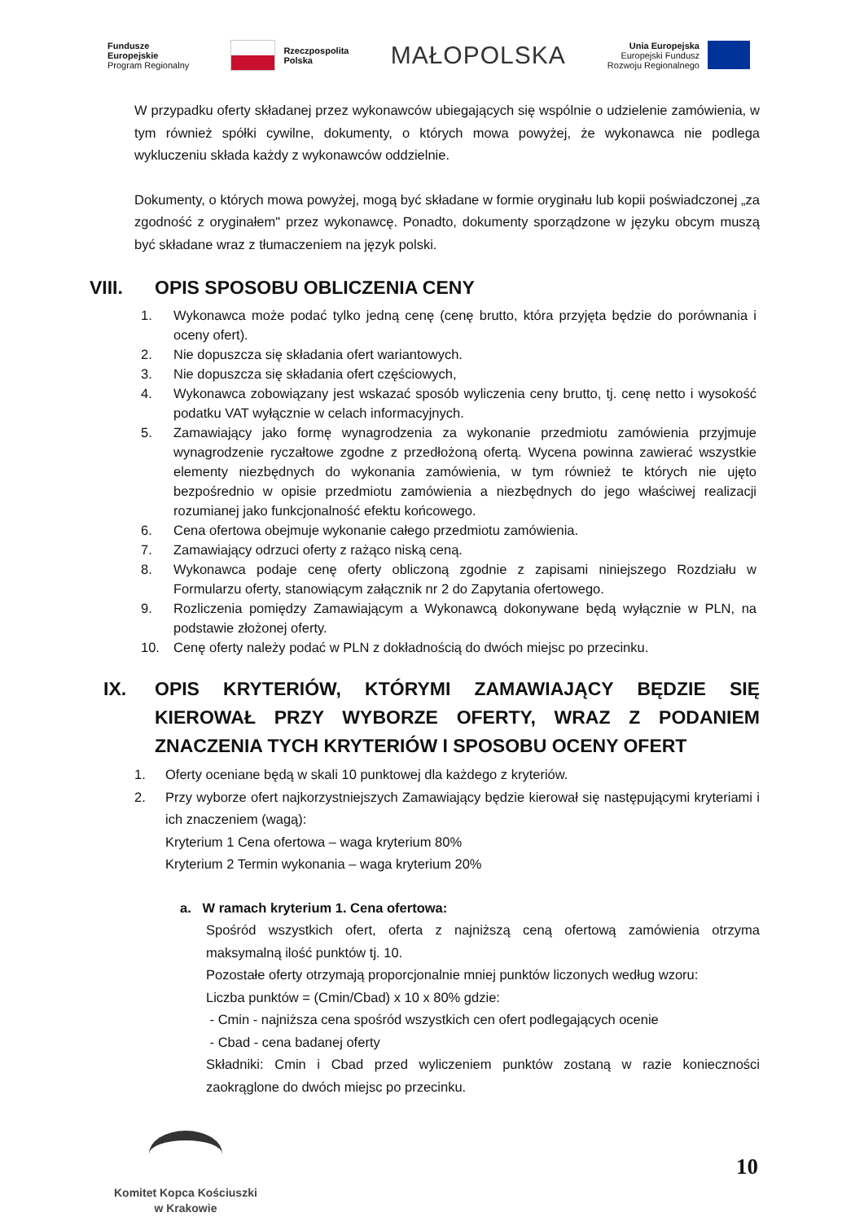Fundusze
Europejskie
Program Regionalny
Rzeczpospolita
Polska
MAŁOPOLSKA
Unia Europejska
Europejski Fundusz
Rozwoju Regionalnego
W przypadku oferty składanej przez wykonawców ubiegających się wspólnie o udzielenie zamówienia, w tym również spółki cywilne, dokumenty, o których mowa powyżej, że wykonawca nie podlega wykluczeniu składa każdy z wykonawców oddzielnie.
Dokumenty, o których mowa powyżej, mogą być składane w formie oryginału lub kopii poświadczonej „za zgodność z oryginałem" przez wykonawcę. Ponadto, dokumenty sporządzone w języku obcym muszą być składane wraz z tłumaczeniem na język polski.
VIII. OPIS SPOSOBU OBLICZENIA CENY
1. Wykonawca może podać tylko jedną cenę (cenę brutto, która przyjęta będzie do porównania i oceny ofert).
2. Nie dopuszcza się składania ofert wariantowych.
3. Nie dopuszcza się składania ofert częściowych,
4. Wykonawca zobowiązany jest wskazać sposób wyliczenia ceny brutto, tj. cenę netto i wysokość podatku VAT wyłącznie w celach informacyjnych.
5. Zamawiający jako formę wynagrodzenia za wykonanie przedmiotu zamówienia przyjmuje wynagrodzenie ryczałtowe zgodne z przedłożoną ofertą. Wycena powinna zawierać wszystkie elementy niezbędnych do wykonania zamówienia, w tym również te których nie ujęto bezpośrednio w opisie przedmiotu zamówienia a niezbędnych do jego właściwej realizacji rozumianej jako funkcjonalność efektu końcowego.
6. Cena ofertowa obejmuje wykonanie całego przedmiotu zamówienia.
7. Zamawiający odrzuci oferty z rażąco niską ceną.
8. Wykonawca podaje cenę oferty obliczoną zgodnie z zapisami niniejszego Rozdziału w Formularzu oferty, stanowiącym załącznik nr 2 do Zapytania ofertowego.
9. Rozliczenia pomiędzy Zamawiającym a Wykonawcą dokonywane będą wyłącznie w PLN, na podstawie złożonej oferty.
10. Cenę oferty należy podać w PLN z dokładnością do dwóch miejsc po przecinku.
IX. OPIS KRYTERIÓW, KTÓRYMI ZAMAWIAJĄCY BĘDZIE SIĘ KIEROWAŁ PRZY WYBORZE OFERTY, WRAZ Z PODANIEM ZNACZENIA TYCH KRYTERIÓW I SPOSOBU OCENY OFERT
1. Oferty oceniane będą w skali 10 punktowej dla każdego z kryteriów.
2. Przy wyborze ofert najkorzystniejszych Zamawiający będzie kierował się następującymi kryteriami i ich znaczeniem (wagą):
Kryterium 1 Cena ofertowa – waga kryterium 80%
Kryterium 2 Termin wykonania – waga kryterium 20%
a. W ramach kryterium 1. Cena ofertowa:
Spośród wszystkich ofert, oferta z najniższą ceną ofertową zamówienia otrzyma maksymalną ilość punktów tj. 10.
Pozostałe oferty otrzymają proporcjonalnie mniej punktów liczonych według wzoru:
Liczba punktów = (Cmin/Cbad) x 10 x 80% gdzie:
- Cmin - najniższa cena spośród wszystkich cen ofert podlegających ocenie
- Cbad - cena badanej oferty
Składniki: Cmin i Cbad przed wyliczeniem punktów zostaną w razie konieczności zaokrąglone do dwóch miejsc po przecinku.
Komitet Kopca Kościuszki
w Krakowie
10